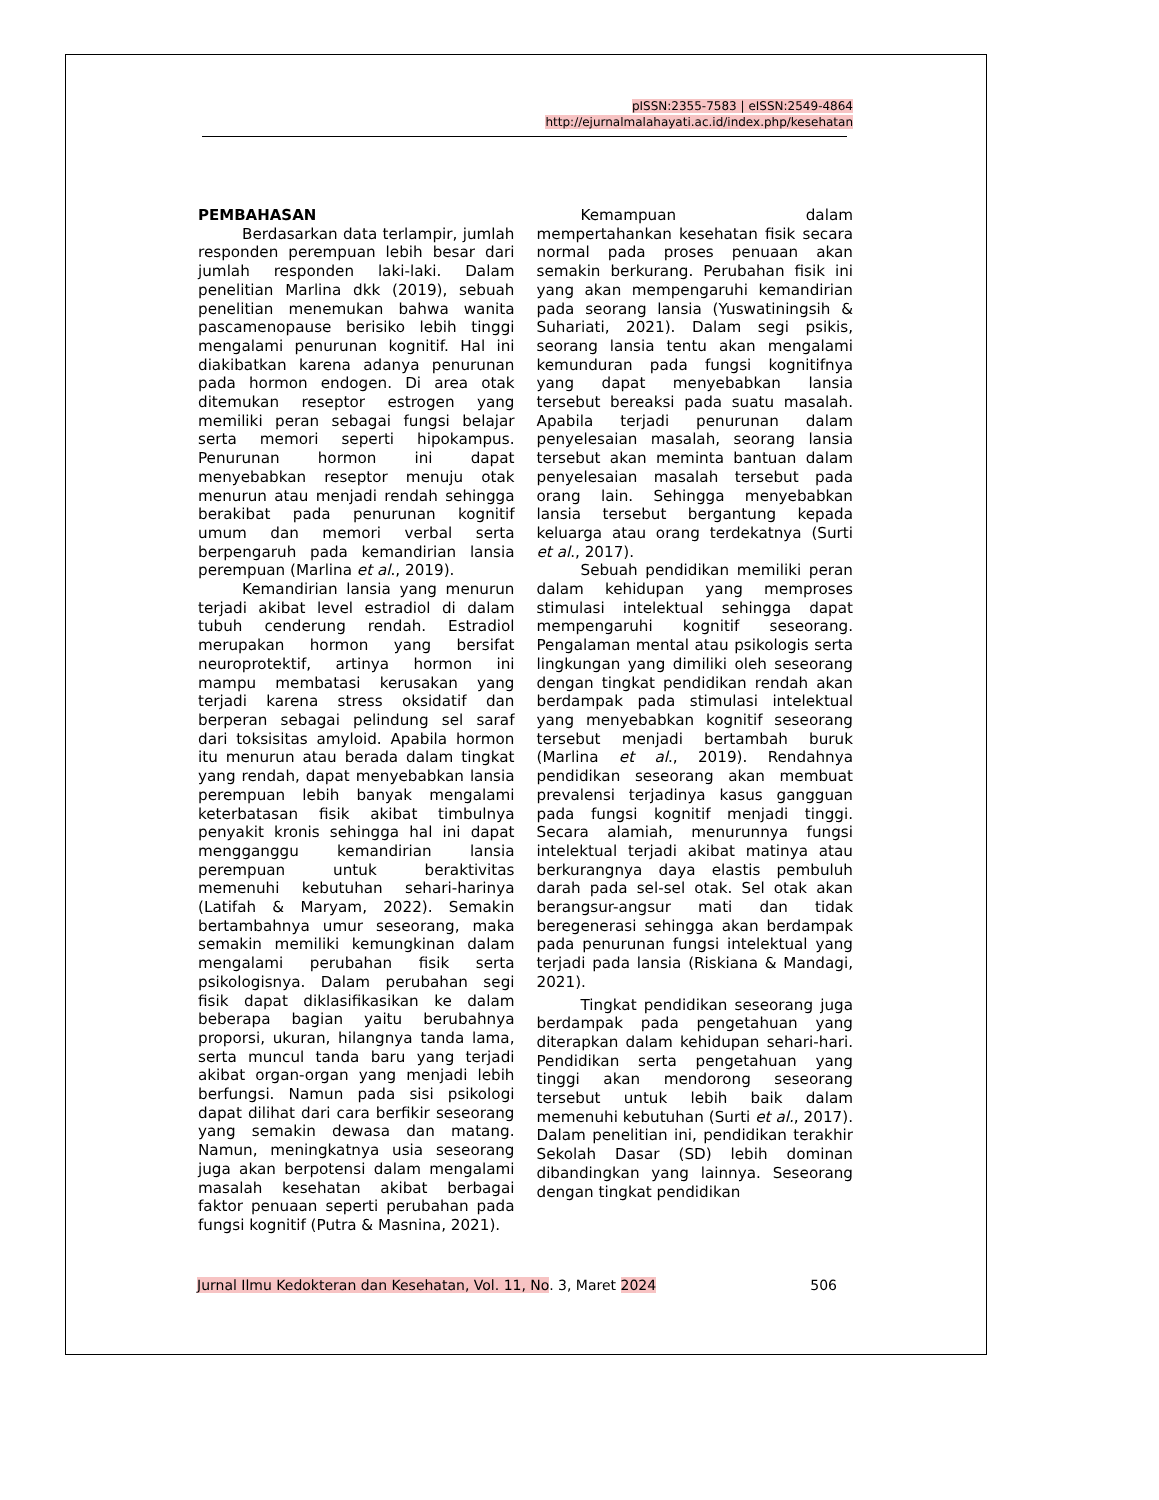pISSN:2355-7583 | eISSN:2549-4864
http://ejurnalmalahayati.ac.id/index.php/kesehatan
PEMBAHASAN
Berdasarkan data terlampir, jumlah responden perempuan lebih besar dari jumlah responden laki-laki. Dalam penelitian Marlina dkk (2019), sebuah penelitian menemukan bahwa wanita pascamenopause berisiko lebih tinggi mengalami penurunan kognitif. Hal ini diakibatkan karena adanya penurunan pada hormon endogen. Di area otak ditemukan reseptor estrogen yang memiliki peran sebagai fungsi belajar serta memori seperti hipokampus. Penurunan hormon ini dapat menyebabkan reseptor menuju otak menurun atau menjadi rendah sehingga berakibat pada penurunan kognitif umum dan memori verbal serta berpengaruh pada kemandirian lansia perempuan (Marlina et al., 2019).
Kemandirian lansia yang menurun terjadi akibat level estradiol di dalam tubuh cenderung rendah. Estradiol merupakan hormon yang bersifat neuroprotektif, artinya hormon ini mampu membatasi kerusakan yang terjadi karena stress oksidatif dan berperan sebagai pelindung sel saraf dari toksisitas amyloid. Apabila hormon itu menurun atau berada dalam tingkat yang rendah, dapat menyebabkan lansia perempuan lebih banyak mengalami keterbatasan fisik akibat timbulnya penyakit kronis sehingga hal ini dapat mengganggu kemandirian lansia perempuan untuk beraktivitas memenuhi kebutuhan sehari-harinya (Latifah & Maryam, 2022). Semakin bertambahnya umur seseorang, maka semakin memiliki kemungkinan dalam mengalami perubahan fisik serta psikologisnya. Dalam perubahan segi fisik dapat diklasifikasikan ke dalam beberapa bagian yaitu berubahnya proporsi, ukuran, hilangnya tanda lama, serta muncul tanda baru yang terjadi akibat organ-organ yang menjadi lebih berfungsi. Namun pada sisi psikologi dapat dilihat dari cara berfikir seseorang yang semakin dewasa dan matang. Namun, meningkatnya usia seseorang juga akan berpotensi dalam mengalami masalah kesehatan akibat berbagai faktor penuaan seperti perubahan pada fungsi kognitif (Putra & Masnina, 2021).
Kemampuan dalam mempertahankan kesehatan fisik secara normal pada proses penuaan akan semakin berkurang. Perubahan fisik ini yang akan mempengaruhi kemandirian pada seorang lansia (Yuswatiningsih & Suhariati, 2021). Dalam segi psikis, seorang lansia tentu akan mengalami kemunduran pada fungsi kognitifnya yang dapat menyebabkan lansia tersebut bereaksi pada suatu masalah. Apabila terjadi penurunan dalam penyelesaian masalah, seorang lansia tersebut akan meminta bantuan dalam penyelesaian masalah tersebut pada orang lain. Sehingga menyebabkan lansia tersebut bergantung kepada keluarga atau orang terdekatnya (Surti et al., 2017).
Sebuah pendidikan memiliki peran dalam kehidupan yang memproses stimulasi intelektual sehingga dapat mempengaruhi kognitif seseorang. Pengalaman mental atau psikologis serta lingkungan yang dimiliki oleh seseorang dengan tingkat pendidikan rendah akan berdampak pada stimulasi intelektual yang menyebabkan kognitif seseorang tersebut menjadi bertambah buruk (Marlina et al., 2019). Rendahnya pendidikan seseorang akan membuat prevalensi terjadinya kasus gangguan pada fungsi kognitif menjadi tinggi. Secara alamiah, menurunnya fungsi intelektual terjadi akibat matinya atau berkurangnya daya elastis pembuluh darah pada sel-sel otak. Sel otak akan berangsur-angsur mati dan tidak beregenerasi sehingga akan berdampak pada penurunan fungsi intelektual yang terjadi pada lansia (Riskiana & Mandagi, 2021).
Tingkat pendidikan seseorang juga berdampak pada pengetahuan yang diterapkan dalam kehidupan sehari-hari. Pendidikan serta pengetahuan yang tinggi akan mendorong seseorang tersebut untuk lebih baik dalam memenuhi kebutuhan (Surti et al., 2017). Dalam penelitian ini, pendidikan terakhir Sekolah Dasar (SD) lebih dominan dibandingkan yang lainnya. Seseorang dengan tingkat pendidikan
Jurnal Ilmu Kedokteran dan Kesehatan, Vol. 11, No. 3, Maret 2024 506